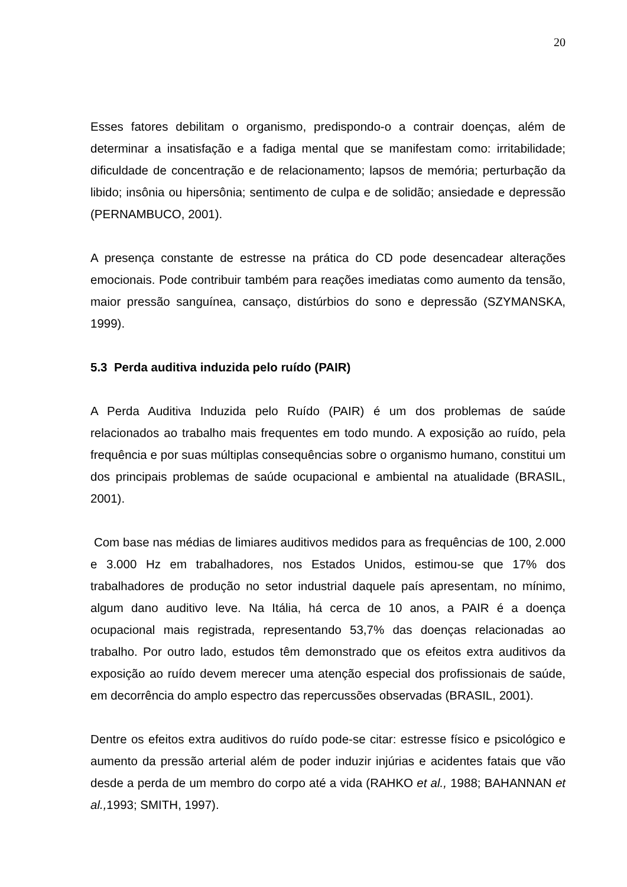20
Esses fatores debilitam o organismo, predispondo-o a contrair doenças, além de determinar a insatisfação e a fadiga mental que se manifestam como: irritabilidade; dificuldade de concentração e de relacionamento; lapsos de memória; perturbação da libido; insônia ou hipersônia; sentimento de culpa e de solidão; ansiedade e depressão (PERNAMBUCO, 2001).
A presença constante de estresse na prática do CD pode desencadear alterações emocionais. Pode contribuir também para reações imediatas como aumento da tensão, maior pressão sanguínea, cansaço, distúrbios do sono e depressão (SZYMANSKA, 1999).
5.3 Perda auditiva induzida pelo ruído (PAIR)
A Perda Auditiva Induzida pelo Ruído (PAIR) é um dos problemas de saúde relacionados ao trabalho mais frequentes em todo mundo. A exposição ao ruído, pela frequência e por suas múltiplas consequências sobre o organismo humano, constitui um dos principais problemas de saúde ocupacional e ambiental na atualidade (BRASIL, 2001).
Com base nas médias de limiares auditivos medidos para as frequências de 100, 2.000 e 3.000 Hz em trabalhadores, nos Estados Unidos, estimou-se que 17% dos trabalhadores de produção no setor industrial daquele país apresentam, no mínimo, algum dano auditivo leve. Na Itália, há cerca de 10 anos, a PAIR é a doença ocupacional mais registrada, representando 53,7% das doenças relacionadas ao trabalho. Por outro lado, estudos têm demonstrado que os efeitos extra auditivos da exposição ao ruído devem merecer uma atenção especial dos profissionais de saúde, em decorrência do amplo espectro das repercussões observadas (BRASIL, 2001).
Dentre os efeitos extra auditivos do ruído pode-se citar: estresse físico e psicológico e aumento da pressão arterial além de poder induzir injúrias e acidentes fatais que vão desde a perda de um membro do corpo até a vida (RAHKO et al., 1988; BAHANNAN et al., 1993; SMITH, 1997).